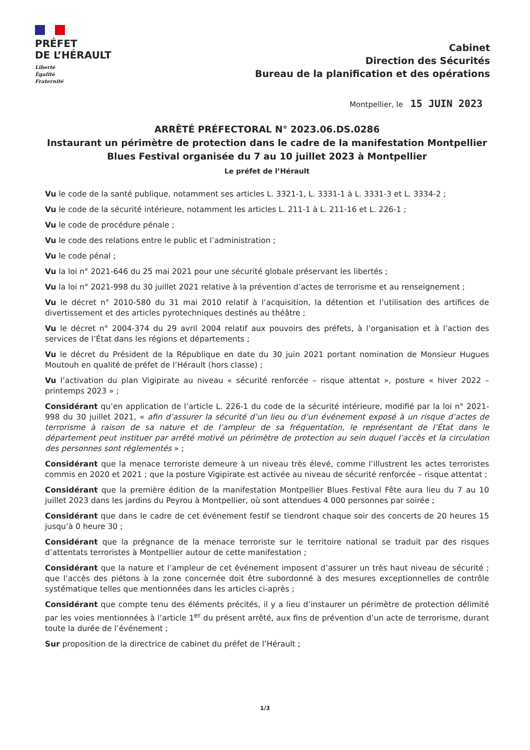PRÉFET
DE L’HÉRAULT
Liberté
Égalité
Fraternité
Cabinet
Direction des Sécurités
Bureau de la planification et des opérations
Montpellier, le 15 JUIN 2023
ARRÊTÉ PRÉFECTORAL N° 2023.06.DS.0286
Instaurant un périmètre de protection dans le cadre de la manifestation Montpellier Blues Festival organisée du 7 au 10 juillet 2023 à Montpellier
Le préfet de l’Hérault
Vu le code de la santé publique, notamment ses articles L. 3321-1, L. 3331-1 à L. 3331-3 et L. 3334-2 ;
Vu le code de la sécurité intérieure, notamment les articles L. 211-1 à L. 211-16 et L. 226-1 ;
Vu le code de procédure pénale ;
Vu le code des relations entre le public et l’administration ;
Vu le code pénal ;
Vu la loi n° 2021-646 du 25 mai 2021 pour une sécurité globale préservant les libertés ;
Vu la loi n° 2021-998 du 30 juillet 2021 relative à la prévention d’actes de terrorisme et au renseignement ;
Vu le décret n° 2010-580 du 31 mai 2010 relatif à l’acquisition, la détention et l’utilisation des artifices de divertissement et des articles pyrotechniques destinés au théâtre ;
Vu le décret n° 2004-374 du 29 avril 2004 relatif aux pouvoirs des préfets, à l’organisation et à l’action des services de l’État dans les régions et départements ;
Vu le décret du Président de la République en date du 30 juin 2021 portant nomination de Monsieur Hugues Moutouh en qualité de préfet de l’Hérault (hors classe) ;
Vu l’activation du plan Vigipirate au niveau « sécurité renforcée – risque attentat », posture « hiver 2022 – printemps 2023 » ;
Considérant qu’en application de l’article L. 226-1 du code de la sécurité intérieure, modifié par la loi n° 2021-998 du 30 juillet 2021, « afin d’assurer la sécurité d’un lieu ou d’un événement exposé à un risque d’actes de terrorisme à raison de sa nature et de l’ampleur de sa fréquentation, le représentant de l’État dans le département peut instituer par arrêté motivé un périmètre de protection au sein duquel l’accès et la circulation des personnes sont réglementés » ;
Considérant que la menace terroriste demeure à un niveau très élevé, comme l’illustrent les actes terroristes commis en 2020 et 2021 ; que la posture Vigipirate est activée au niveau de sécurité renforcée – risque attentat ;
Considérant que la première édition de la manifestation Montpellier Blues Festival Fête aura lieu du 7 au 10 juillet 2023 dans les jardins du Peyrou à Montpellier, où sont attendues 4 000 personnes par soirée ;
Considérant que dans le cadre de cet événement festif se tiendront chaque soir des concerts de 20 heures 15 jusqu’à 0 heure 30 ;
Considérant que la prégnance de la menace terroriste sur le territoire national se traduit par des risques d’attentats terroristes à Montpellier autour de cette manifestation ;
Considérant que la nature et l’ampleur de cet événement imposent d’assurer un très haut niveau de sécurité ; que l’accès des piétons à la zone concernée doit être subordonné à des mesures exceptionnelles de contrôle systématique telles que mentionnées dans les articles ci-après ;
Considérant que compte tenu des éléments précités, il y a lieu d’instaurer un périmètre de protection délimité par les voies mentionnées à l’article 1<sup>er</sup> du présent arrêté, aux fins de prévention d’un acte de terrorisme, durant toute la durée de l’événement ;
Sur proposition de la directrice de cabinet du préfet de l’Hérault ;
1/3